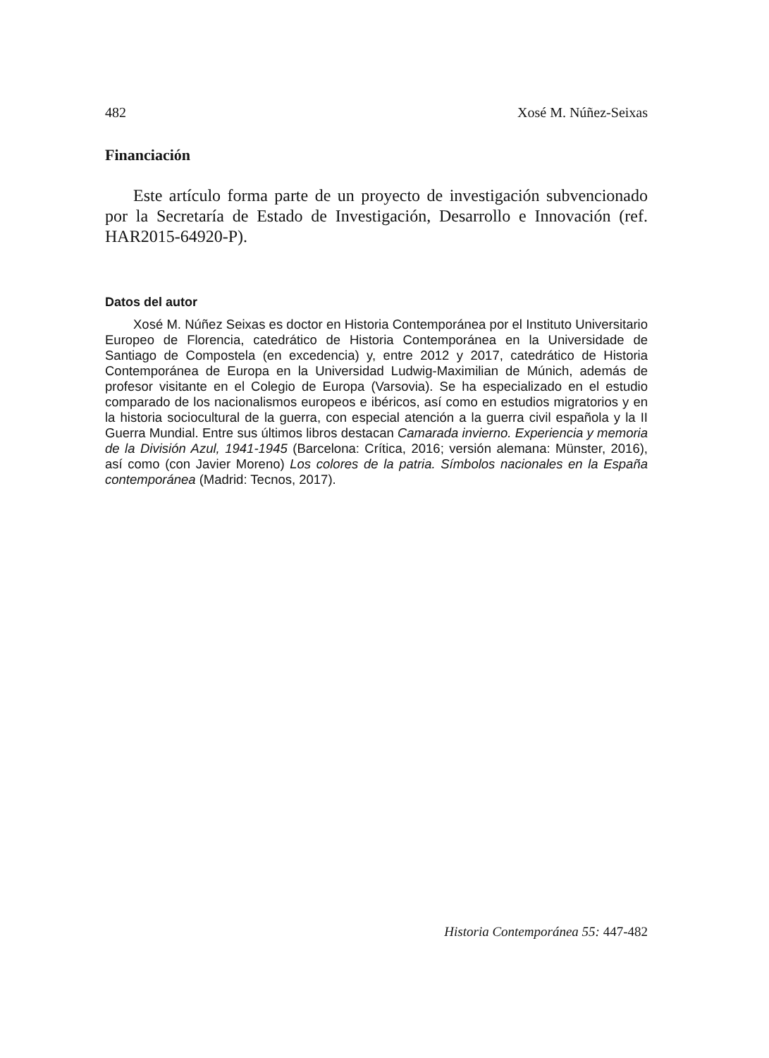482 Xosé M. Núñez-Seixas
Financiación
Este artículo forma parte de un proyecto de investigación subvencionado por la Secretaría de Estado de Investigación, Desarrollo e Innovación (ref. HAR2015-64920-P).
Datos del autor
Xosé M. Núñez Seixas es doctor en Historia Contemporánea por el Instituto Universitario Europeo de Florencia, catedrático de Historia Contemporánea en la Universidade de Santiago de Compostela (en excedencia) y, entre 2012 y 2017, catedrático de Historia Contemporánea de Europa en la Universidad Ludwig-Maximilian de Múnich, además de profesor visitante en el Colegio de Europa (Varsovia). Se ha especializado en el estudio comparado de los nacionalismos europeos e ibéricos, así como en estudios migratorios y en la historia sociocultural de la guerra, con especial atención a la guerra civil española y la II Guerra Mundial. Entre sus últimos libros destacan Camarada invierno. Experiencia y memoria de la División Azul, 1941-1945 (Barcelona: Crítica, 2016; versión alemana: Münster, 2016), así como (con Javier Moreno) Los colores de la patria. Símbolos nacionales en la España contemporánea (Madrid: Tecnos, 2017).
Historia Contemporánea 55: 447-482